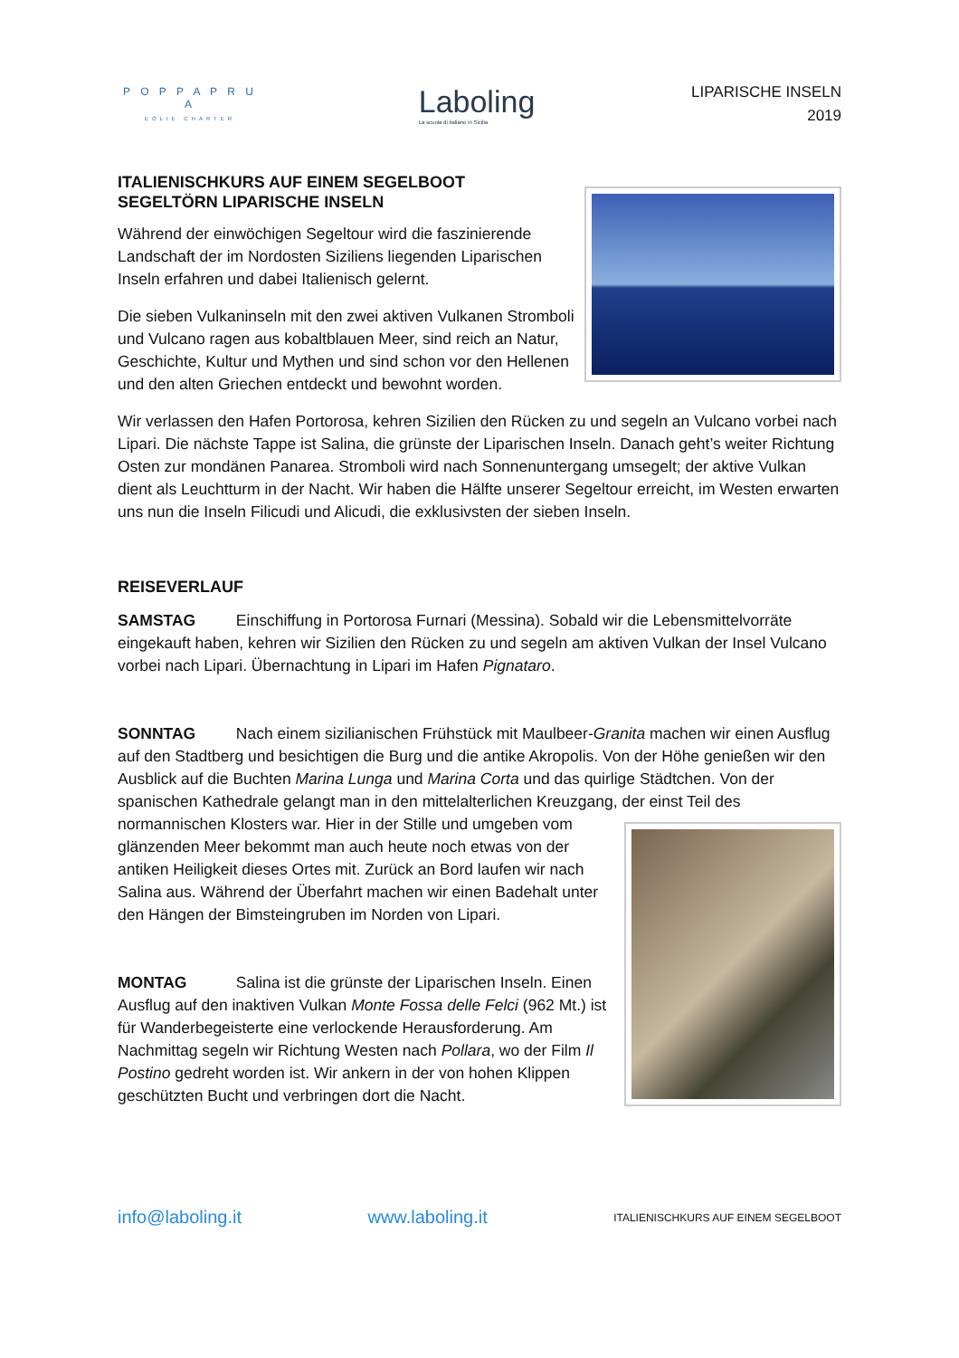P O P P A P R U A
EOLIE CHARTER
Laboling
La scuola di italiano in Sicilia
LIPARISCHE INSELN
2019
ITALIENISCHKURS AUF EINEM SEGELBOOT
SEGELTÖRN LIPARISCHE INSELN
Während der einwöchigen Segeltour wird die faszinierende Landschaft der im Nordosten Siziliens liegenden Liparischen Inseln erfahren und dabei Italienisch gelernt.
Die sieben Vulkaninseln mit den zwei aktiven Vulkanen Stromboli und Vulcano ragen aus kobaltblauen Meer, sind reich an Natur, Geschichte, Kultur und Mythen und sind schon vor den Hellenen und den alten Griechen entdeckt und bewohnt worden.
Wir verlassen den Hafen Portorosa, kehren Sizilien den Rücken zu und segeln an Vulcano vorbei nach Lipari. Die nächste Tappe ist Salina, die grünste der Liparischen Inseln. Danach geht’s weiter Richtung Osten zur mondänen Panarea. Stromboli wird nach Sonnenuntergang umsegelt; der aktive Vulkan dient als Leuchtturm in der Nacht. Wir haben die Hälfte unserer Segeltour erreicht, im Westen erwarten uns nun die Inseln Filicudi und Alicudi, die exklusivsten der sieben Inseln.
REISEVERLAUF
SAMSTAG Einschiffung in Portorosa Furnari (Messina). Sobald wir die Lebensmittelvorräte eingekauft haben, kehren wir Sizilien den Rücken zu und segeln am aktiven Vulkan der Insel Vulcano vorbei nach Lipari. Übernachtung in Lipari im Hafen Pignataro.
SONNTAG Nach einem sizilianischen Frühstück mit Maulbeer-Granita machen wir einen Ausflug auf den Stadtberg und besichtigen die Burg und die antike Akropolis. Von der Höhe genießen wir den Ausblick auf die Buchten Marina Lunga und Marina Corta und das quirlige Städtchen. Von der spanischen Kathedrale gelangt man in den mittelalterlichen Kreuzgang, der einst Teil des normannischen Klosters war. Hier in der Stille und umgeben vom glänzenden Meer bekommt man auch heute noch etwas von der antiken Heiligkeit dieses Ortes mit. Zurück an Bord laufen wir nach Salina aus. Während der Überfahrt machen wir einen Badehalt unter den Hängen der Bimsteingruben im Norden von Lipari.
MONTAG Salina ist die grünste der Liparischen Inseln. Einen Ausflug auf den inaktiven Vulkan Monte Fossa delle Felci (962 Mt.) ist für Wanderbegeisterte eine verlockende Herausforderung. Am Nachmittag segeln wir Richtung Westen nach Pollara, wo der Film Il Postino gedreht worden ist. Wir ankern in der von hohen Klippen geschützten Bucht und verbringen dort die Nacht.
info@laboling.it www.laboling.it ITALIENISCHKURS AUF EINEM SEGELBOOT